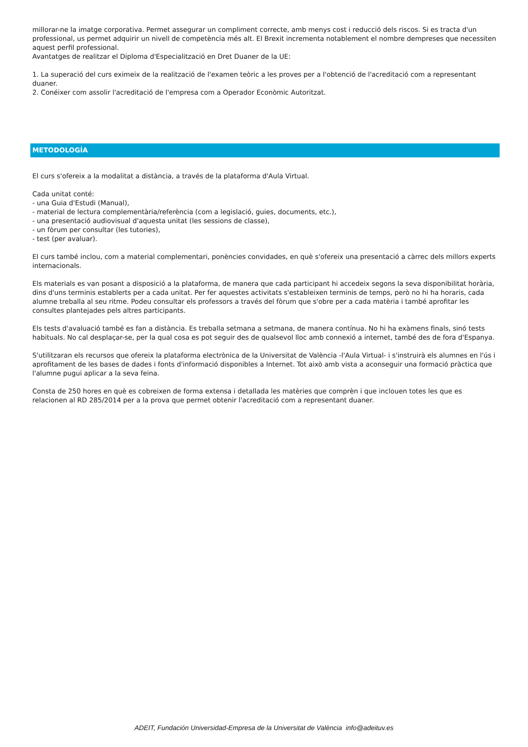millorar-ne la imatge corporativa. Permet assegurar un compliment correcte, amb menys cost i reducció dels riscos. Si es tracta d'un professional, us permet adquirir un nivell de competència més alt. El Brexit incrementa notablement el nombre dempreses que necessiten aquest perfil professional.
Avantatges de realitzar el Diploma d'Especialització en Dret Duaner de la UE:
1. La superació del curs eximeix de la realització de l'examen teòric a les proves per a l'obtenció de l'acreditació com a representant duaner.
2. Conéixer com assolir l'acreditació de l'empresa com a Operador Econòmic Autoritzat.
METODOLOGÍA
El curs s'ofereix a la modalitat a distància, a través de la plataforma d'Aula Virtual.
Cada unitat conté:
- una Guia d'Estudi (Manual),
- material de lectura complementària/referència (com a legislació, guies, documents, etc.),
- una presentació audiovisual d'aquesta unitat (les sessions de classe),
- un fòrum per consultar (les tutories),
- test (per avaluar).
El curs també inclou, com a material complementari, ponències convidades, en què s'ofereix una presentació a càrrec dels millors experts internacionals.
Els materials es van posant a disposició a la plataforma, de manera que cada participant hi accedeix segons la seva disponibilitat horària, dins d'uns terminis establerts per a cada unitat. Per fer aquestes activitats s'estableixen terminis de temps, però no hi ha horaris, cada alumne treballa al seu ritme. Podeu consultar els professors a través del fòrum que s'obre per a cada matèria i també aprofitar les consultes plantejades pels altres participants.
Els tests d'avaluació també es fan a distància. Es treballa setmana a setmana, de manera contínua. No hi ha exàmens finals, sinó tests habituals. No cal desplaçar-se, per la qual cosa es pot seguir des de qualsevol lloc amb connexió a internet, també des de fora d'Espanya.
S'utilitzaran els recursos que ofereix la plataforma electrònica de la Universitat de València -l'Aula Virtual- i s'instruirà els alumnes en l'ús i aprofitament de les bases de dades i fonts d'informació disponibles a Internet. Tot això amb vista a aconseguir una formació pràctica que l'alumne pugui aplicar a la seva feina.
Consta de 250 hores en què es cobreixen de forma extensa i detallada les matèries que comprèn i que inclouen totes les que es relacionen al RD 285/2014 per a la prova que permet obtenir l'acreditació com a representant duaner.
ADEIT, Fundación Universidad-Empresa de la Universitat de València info@adeituv.es